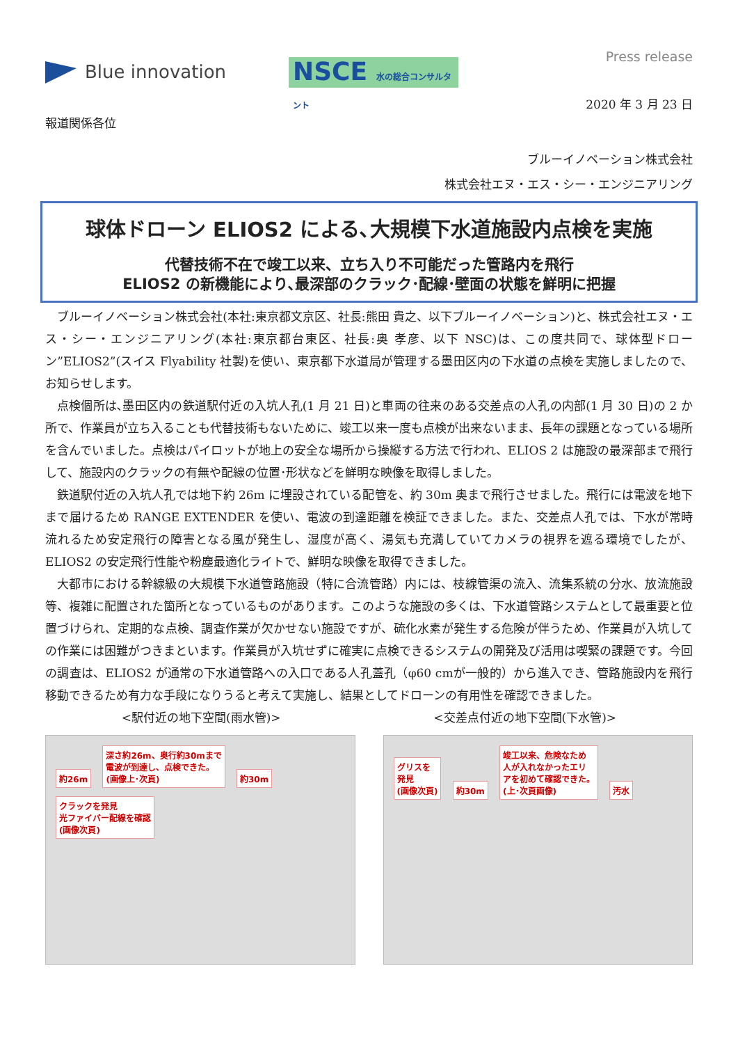Press release
Blue innovation
NSCE 水の総合コンサルタント
2020 年 3 月 23 日
報道関係各位
ブルーイノベーション株式会社
株式会社エヌ・エス・シー・エンジニアリング
球体ドローン ELIOS2 による､大規模下水道施設内点検を実施
代替技術不在で竣工以来、立ち入り不可能だった管路内を飛行
ELIOS2 の新機能により､最深部のクラック･配線･壁面の状態を鮮明に把握
ブルーイノベーション株式会社(本社:東京都文京区、社長:熊田 貴之、以下ブルーイノベーション)と、株式会社エヌ・エス・シー・エンジニアリング(本社:東京都台東区、社長:奥 孝彦、以下 NSC)は、この度共同で、球体型ドローン”ELIOS2”(スイス Flyability 社製)を使い、東京都下水道局が管理する墨田区内の下水道の点検を実施しましたので、お知らせします。
点検個所は､墨田区内の鉄道駅付近の入坑人孔(1 月 21 日)と車両の往来のある交差点の人孔の内部(1 月 30 日)の 2 か所で、作業員が立ち入ることも代替技術もないために、竣工以来一度も点検が出来ないまま、長年の課題となっている場所を含んでいました。点検はパイロットが地上の安全な場所から操縦する方法で行われ、ELIOS 2 は施設の最深部まで飛行して、施設内のクラックの有無や配線の位置･形状などを鮮明な映像を取得しました。
鉄道駅付近の入坑人孔では地下約 26m に埋設されている配管を、約 30m 奥まで飛行させました。飛行には電波を地下まで届けるため RANGE EXTENDER を使い、電波の到達距離を検証できました。また、交差点人孔では、下水が常時流れるため安定飛行の障害となる風が発生し、湿度が高く、湯気も充満していてカメラの視界を遮る環境でしたが、ELIOS2 の安定飛行性能や粉塵最適化ライトで、鮮明な映像を取得できました。
大都市における幹線級の大規模下水道管路施設（特に合流管路）内には、枝線管渠の流入、流集系統の分水、放流施設等、複雑に配置された箇所となっているものがあります。このような施設の多くは、下水道管路システムとして最重要と位置づけられ、定期的な点検、調査作業が欠かせない施設ですが、硫化水素が発生する危険が伴うため、作業員が入坑しての作業には困難がつきまといます。作業員が入坑せずに確実に点検できるシステムの開発及び活用は喫緊の課題です。今回の調査は、ELIOS2 が通常の下水道管路への入口である人孔蓋孔（φ60 cmが一般的）から進入でき、管路施設内を飛行移動できるため有力な手段になりうると考えて実施し、結果としてドローンの有用性を確認できました。
<駅付近の地下空間(雨水管)> <交差点付近の地下空間(下水管)>
約26m
深さ約26m、奥行約30mまで
電波が到達し、点検できた。
(画像上･次頁)
約30m
クラックを発見
光ファイバー配線を確認
(画像次頁)
グリスを
発見
(画像次頁)
約30m
竣工以来、危険なため
人が入れなかったエリ
アを初めて確認できた。
(上･次頁画像)
汚水